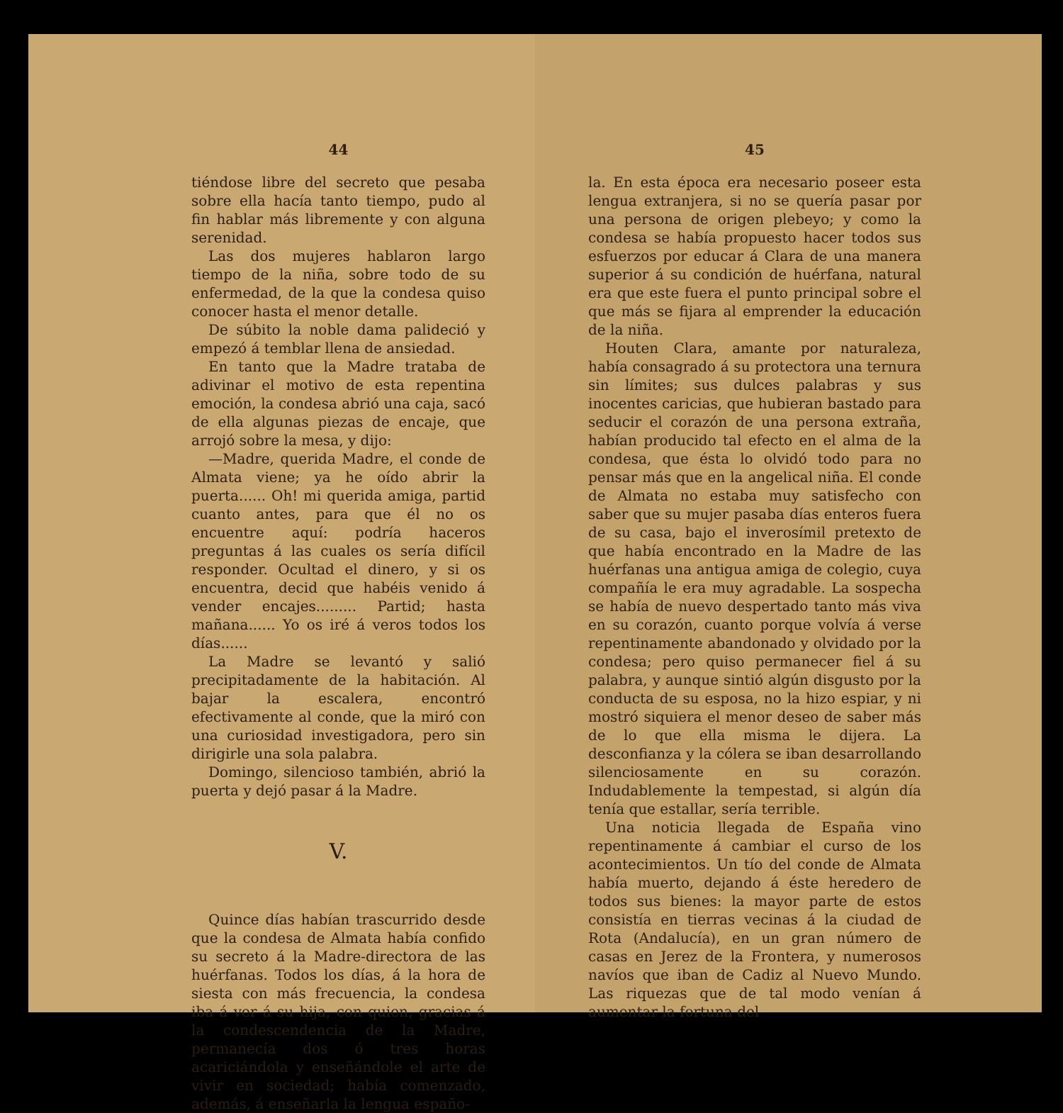44
tiéndose libre del secreto que pesaba sobre ella hacía tanto tiempo, pudo al fin hablar más libremente y con alguna serenidad.
Las dos mujeres hablaron largo tiempo de la niña, sobre todo de su enfermedad, de la que la condesa quiso conocer hasta el menor detalle.
De súbito la noble dama palideció y empezó á temblar llena de ansiedad.
En tanto que la Madre trataba de adivinar el motivo de esta repentina emoción, la condesa abrió una caja, sacó de ella algunas piezas de encaje, que arrojó sobre la mesa, y dijo:
—Madre, querida Madre, el conde de Almata viene; ya he oído abrir la puerta...... Oh! mi querida amiga, partid cuanto antes, para que él no os encuentre aquí: podría haceros preguntas á las cuales os sería difícil responder. Ocultad el dinero, y si os encuentra, decid que habéis venido á vender encajes......... Partid; hasta mañana...... Yo os iré á veros todos los días......
La Madre se levantó y salió precipitadamente de la habitación. Al bajar la escalera, encontró efectivamente al conde, que la miró con una curiosidad investigadora, pero sin dirigirle una sola palabra.
Domingo, silencioso también, abrió la puerta y dejó pasar á la Madre.
V.
Quince días habían trascurrido desde que la condesa de Almata había confido su secreto á la Madre-directora de las huérfanas. Todos los días, á la hora de siesta con más frecuencia, la condesa iba á ver á su hija, con quien, gracias á la condescendencia de la Madre, permanecía dos ó tres horas acariciándola y enseñándole el arte de vivir en sociedad; había comenzado, además, á enseñarla la lengua españo-
45
la. En esta época era necesario poseer esta lengua extranjera, si no se quería pasar por una persona de origen plebeyo; y como la condesa se había propuesto hacer todos sus esfuerzos por educar á Clara de una manera superior á su condición de huérfana, natural era que este fuera el punto principal sobre el que más se fijara al emprender la educación de la niña.
Houten Clara, amante por naturaleza, había consagrado á su protectora una ternura sin límites; sus dulces palabras y sus inocentes caricias, que hubieran bastado para seducir el corazón de una persona extraña, habían producido tal efecto en el alma de la condesa, que ésta lo olvidó todo para no pensar más que en la angelical niña. El conde de Almata no estaba muy satisfecho con saber que su mujer pasaba días enteros fuera de su casa, bajo el inverosímil pretexto de que había encontrado en la Madre de las huérfanas una antigua amiga de colegio, cuya compañía le era muy agradable. La sospecha se había de nuevo despertado tanto más viva en su corazón, cuanto porque volvía á verse repentinamente abandonado y olvidado por la condesa; pero quiso permanecer fiel á su palabra, y aunque sintió algún disgusto por la conducta de su esposa, no la hizo espiar, y ni mostró siquiera el menor deseo de saber más de lo que ella misma le dijera. La desconfianza y la cólera se iban desarrollando silenciosamente en su corazón. Indudablemente la tempestad, si algún día tenía que estallar, sería terrible.
Una noticia llegada de España vino repentinamente á cambiar el curso de los acontecimientos. Un tío del conde de Almata había muerto, dejando á éste heredero de todos sus bienes: la mayor parte de estos consistía en tierras vecinas á la ciudad de Rota (Andalucía), en un gran número de casas en Jerez de la Frontera, y numerosos navíos que iban de Cadiz al Nuevo Mundo. Las riquezas que de tal modo venían á aumentar la fortuna del